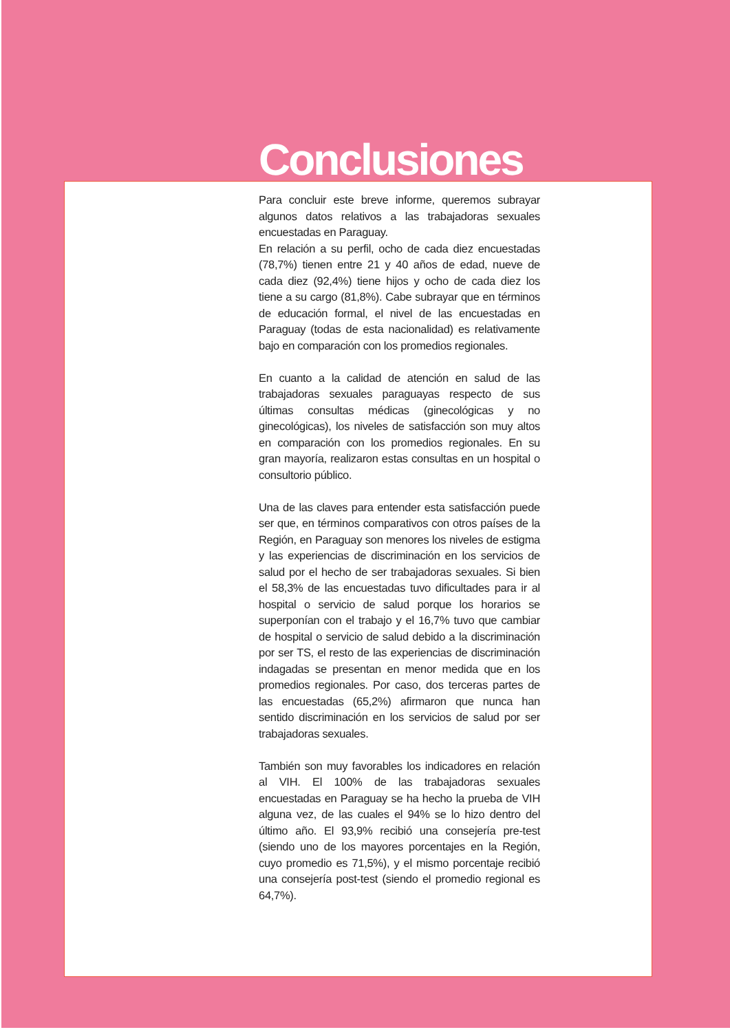Conclusiones
Para concluir este breve informe, queremos subrayar algunos datos relativos a las trabajadoras sexuales encuestadas en Paraguay.
En relación a su perfil, ocho de cada diez encuestadas (78,7%) tienen entre 21 y 40 años de edad, nueve de cada diez (92,4%) tiene hijos y ocho de cada diez los tiene a su cargo (81,8%). Cabe subrayar que en términos de educación formal, el nivel de las encuestadas en Paraguay (todas de esta nacionalidad) es relativamente bajo en comparación con los promedios regionales.
En cuanto a la calidad de atención en salud de las trabajadoras sexuales paraguayas respecto de sus últimas consultas médicas (ginecológicas y no ginecológicas), los niveles de satisfacción son muy altos en comparación con los promedios regionales. En su gran mayoría, realizaron estas consultas en un hospital o consultorio público.
Una de las claves para entender esta satisfacción puede ser que, en términos comparativos con otros países de la Región, en Paraguay son menores los niveles de estigma y las experiencias de discriminación en los servicios de salud por el hecho de ser trabajadoras sexuales. Si bien el 58,3% de las encuestadas tuvo dificultades para ir al hospital o servicio de salud porque los horarios se superponían con el trabajo y el 16,7% tuvo que cambiar de hospital o servicio de salud debido a la discriminación por ser TS, el resto de las experiencias de discriminación indagadas se presentan en menor medida que en los promedios regionales. Por caso, dos terceras partes de las encuestadas (65,2%) afirmaron que nunca han sentido discriminación en los servicios de salud por ser trabajadoras sexuales.
También son muy favorables los indicadores en relación al VIH. El 100% de las trabajadoras sexuales encuestadas en Paraguay se ha hecho la prueba de VIH alguna vez, de las cuales el 94% se lo hizo dentro del último año. El 93,9% recibió una consejería pre-test (siendo uno de los mayores porcentajes en la Región, cuyo promedio es 71,5%), y el mismo porcentaje recibió una consejería post-test (siendo el promedio regional es 64,7%).